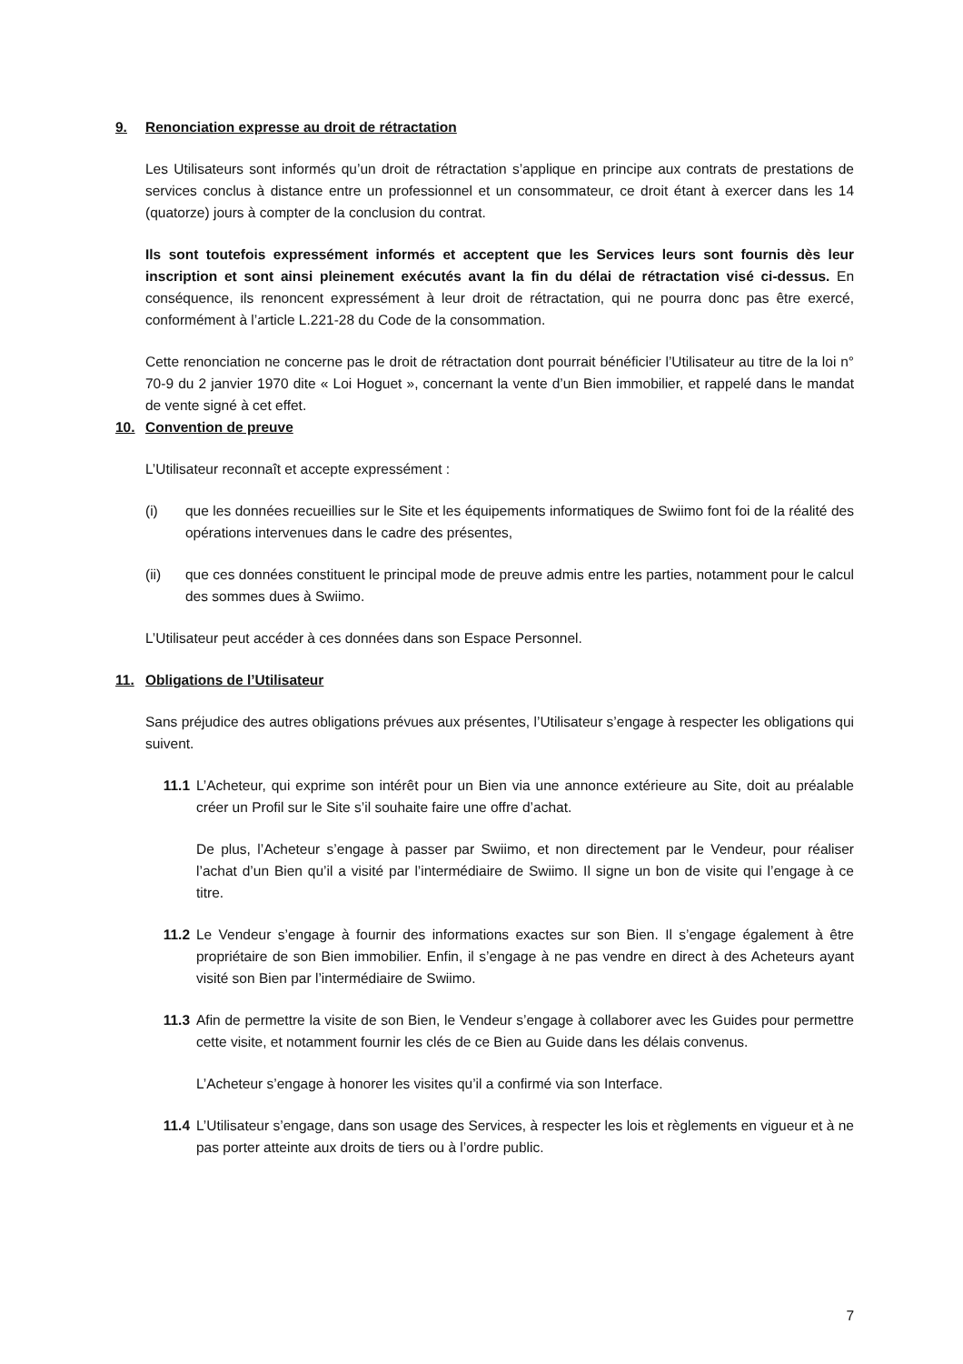9. Renonciation expresse au droit de rétractation
Les Utilisateurs sont informés qu’un droit de rétractation s’applique en principe aux contrats de prestations de services conclus à distance entre un professionnel et un consommateur, ce droit étant à exercer dans les 14 (quatorze) jours à compter de la conclusion du contrat.
Ils sont toutefois expressément informés et acceptent que les Services leurs sont fournis dès leur inscription et sont ainsi pleinement exécutés avant la fin du délai de rétractation visé ci-dessus. En conséquence, ils renoncent expressément à leur droit de rétractation, qui ne pourra donc pas être exercé, conformément à l’article L.221-28 du Code de la consommation.
Cette renonciation ne concerne pas le droit de rétractation dont pourrait bénéficier l’Utilisateur au titre de la loi n° 70-9 du 2 janvier 1970 dite « Loi Hoguet », concernant la vente d’un Bien immobilier, et rappelé dans le mandat de vente signé à cet effet.
10. Convention de preuve
L’Utilisateur reconnaît et accepte expressément :
(i) que les données recueillies sur le Site et les équipements informatiques de Swiimo font foi de la réalité des opérations intervenues dans le cadre des présentes,
(ii) que ces données constituent le principal mode de preuve admis entre les parties, notamment pour le calcul des sommes dues à Swiimo.
L’Utilisateur peut accéder à ces données dans son Espace Personnel.
11. Obligations de l’Utilisateur
Sans préjudice des autres obligations prévues aux présentes, l’Utilisateur s’engage à respecter les obligations qui suivent.
11.1 L’Acheteur, qui exprime son intérêt pour un Bien via une annonce extérieure au Site, doit au préalable créer un Profil sur le Site s’il souhaite faire une offre d’achat.
De plus, l’Acheteur s’engage à passer par Swiimo, et non directement par le Vendeur, pour réaliser l’achat d’un Bien qu’il a visité par l’intermédiaire de Swiimo. Il signe un bon de visite qui l’engage à ce titre.
11.2 Le Vendeur s’engage à fournir des informations exactes sur son Bien. Il s’engage également à être propriétaire de son Bien immobilier. Enfin, il s’engage à ne pas vendre en direct à des Acheteurs ayant visité son Bien par l’intermédiaire de Swiimo.
11.3 Afin de permettre la visite de son Bien, le Vendeur s’engage à collaborer avec les Guides pour permettre cette visite, et notamment fournir les clés de ce Bien au Guide dans les délais convenus.
L’Acheteur s’engage à honorer les visites qu’il a confirmé via son Interface.
11.4 L’Utilisateur s’engage, dans son usage des Services, à respecter les lois et règlements en vigueur et à ne pas porter atteinte aux droits de tiers ou à l’ordre public.
7